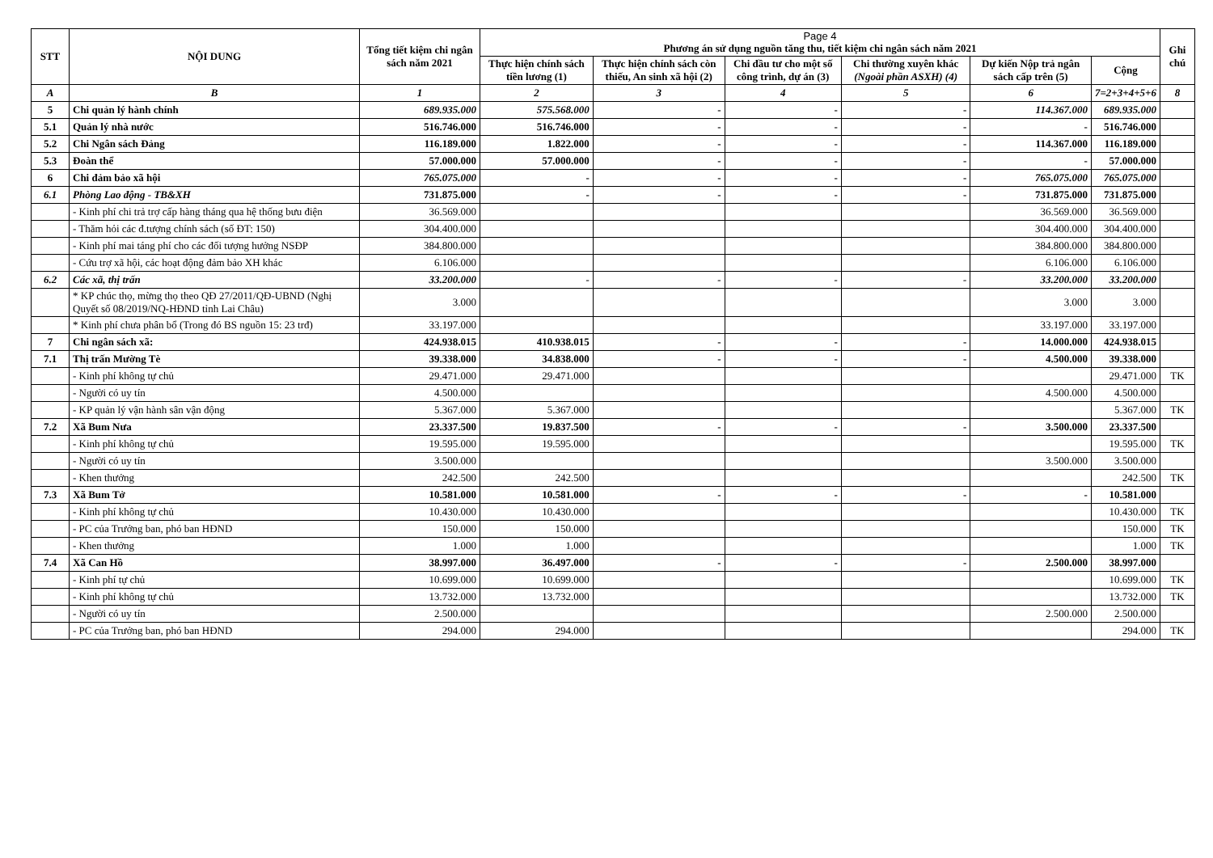| STT | NỘI DUNG | Tổng tiết kiệm chi ngân sách năm 2021 | Page 4 Phương án sử dụng nguồn tăng thu, tiết kiệm chi ngân sách năm 2021 | | | | | | Ghi chú |
| --- | --- | --- | --- | --- | --- | --- | --- | --- | --- |
| | | | Thực hiện chính sách tiền lương (1) | Thực hiện chính sách còn thiếu, An sinh xã hội (2) | Chi đầu tư cho một số công trình, dự án (3) | Chi thường xuyên khác (Ngoài phần ASXH) (4) | Dự kiến Nộp trả ngân sách cấp trên (5) | Cộng | |
| A | B | 1 | 2 | 3 | 4 | 5 | 6 | 7=2+3+4+5+6 | 8 |
| 5 | Chi quản lý hành chính | 689.935.000 | 575.568.000 | - | - | - | 114.367.000 | 689.935.000 | |
| 5.1 | Quản lý nhà nước | 516.746.000 | 516.746.000 | - | - | - | - | 516.746.000 | |
| 5.2 | Chi Ngân sách Đảng | 116.189.000 | 1.822.000 | - | - | - | 114.367.000 | 116.189.000 | |
| 5.3 | Đoàn thể | 57.000.000 | 57.000.000 | - | - | - | - | 57.000.000 | |
| 6 | Chi đảm bảo xã hội | 765.075.000 | - | - | - | - | 765.075.000 | 765.075.000 | |
| 6.1 | Phòng Lao động - TB&XH | 731.875.000 | - | - | - | - | 731.875.000 | 731.875.000 | |
| | - Kinh phí chi trả trợ cấp hàng tháng qua hệ thống bưu điện | 36.569.000 | | | | | 36.569.000 | 36.569.000 | |
| | - Thăm hỏi các đ.tượng chính sách (số ĐT: 150) | 304.400.000 | | | | | 304.400.000 | 304.400.000 | |
| | - Kinh phí mai táng phí cho các đối tượng hưởng NSĐP | 384.800.000 | | | | | 384.800.000 | 384.800.000 | |
| | - Cứu trợ xã hội, các hoạt động đảm bảo XH khác | 6.106.000 | | | | | 6.106.000 | 6.106.000 | |
| 6.2 | Các xã, thị trấn | 33.200.000 | - | - | - | - | 33.200.000 | 33.200.000 | |
| | * KP chúc thọ, mừng thọ theo QĐ 27/2011/QĐ-UBND (Nghị Quyết số 08/2019/NQ-HĐND tỉnh Lai Châu) | 3.000 | | | | | 3.000 | 3.000 | |
| | * Kinh phí chưa phân bổ (Trong đó BS nguồn 15: 23 trđ) | 33.197.000 | | | | | 33.197.000 | 33.197.000 | |
| 7 | Chi ngân sách xã: | 424.938.015 | 410.938.015 | - | - | - | 14.000.000 | 424.938.015 | |
| 7.1 | Thị trấn Mường Tè | 39.338.000 | 34.838.000 | - | - | - | 4.500.000 | 39.338.000 | |
| | - Kinh phí không tự chủ | 29.471.000 | 29.471.000 | | | | | 29.471.000 | TK |
| | - Người có uy tín | 4.500.000 | | | | | 4.500.000 | 4.500.000 | |
| | - KP quản lý vận hành sân vận động | 5.367.000 | 5.367.000 | | | | | 5.367.000 | TK |
| 7.2 | Xã Bum Nưa | 23.337.500 | 19.837.500 | - | - | - | 3.500.000 | 23.337.500 | |
| | - Kinh phí không tự chủ | 19.595.000 | 19.595.000 | | | | | 19.595.000 | TK |
| | - Người có uy tín | 3.500.000 | | | | | 3.500.000 | 3.500.000 | |
| | - Khen thưởng | 242.500 | 242.500 | | | | | 242.500 | TK |
| 7.3 | Xã Bum Tở | 10.581.000 | 10.581.000 | - | - | - | - | 10.581.000 | |
| | - Kinh phí không tự chủ | 10.430.000 | 10.430.000 | | | | | 10.430.000 | TK |
| | - PC của Trưởng ban, phó ban HĐND | 150.000 | 150.000 | | | | | 150.000 | TK |
| | - Khen thưởng | 1.000 | 1.000 | | | | | 1.000 | TK |
| 7.4 | Xã Can Hồ | 38.997.000 | 36.497.000 | - | - | - | 2.500.000 | 38.997.000 | |
| | - Kinh phí tự chủ | 10.699.000 | 10.699.000 | | | | | 10.699.000 | TK |
| | - Kinh phí không tự chủ | 13.732.000 | 13.732.000 | | | | | 13.732.000 | TK |
| | - Người có uy tín | 2.500.000 | | | | | 2.500.000 | 2.500.000 | |
| | - PC của Trưởng ban, phó ban HĐND | 294.000 | 294.000 | | | | | 294.000 | TK |